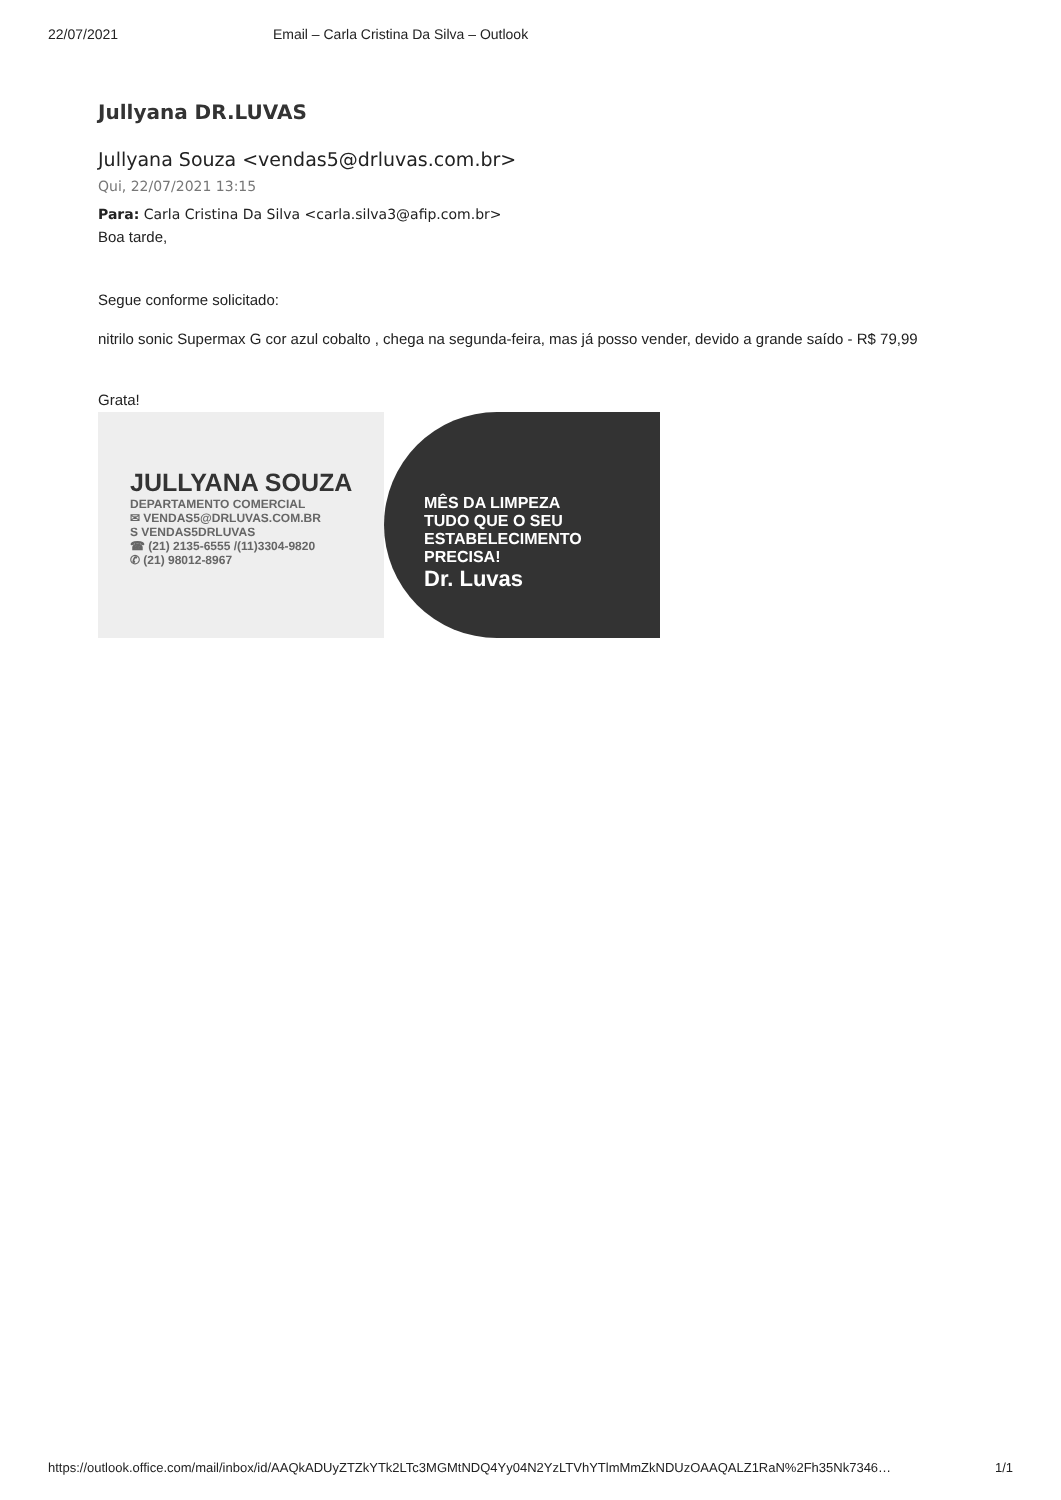22/07/2021 Email – Carla Cristina Da Silva – Outlook
Jullyana DR.LUVAS
Jullyana Souza <vendas5@drluvas.com.br>
Qui, 22/07/2021 13:15
Para: Carla Cristina Da Silva <carla.silva3@afip.com.br>
Boa tarde,
Segue conforme solicitado:
nitrilo sonic Supermax G cor azul cobalto , chega na segunda-feira, mas já posso vender, devido a grande saído - R$ 79,99
Grata!
JULLYANA SOUZA
DEPARTAMENTO COMERCIAL
✉ VENDAS5@DRLUVAS.COM.BR
S VENDAS5DRLUVAS
☎ (21) 2135-6555 /(11)3304-9820
✆ (21) 98012-8967
MÊS DA LIMPEZA
TUDO QUE O SEU
ESTABELECIMENTO
PRECISA!
Dr. Luvas
https://outlook.office.com/mail/inbox/id/AAQkADUyZTZkYTk2LTc3MGMtNDQ4Yy04N2YzLTVhYTlmMmZkNDUzOAAQALZ1RaN%2Fh35Nk7346… 1/1